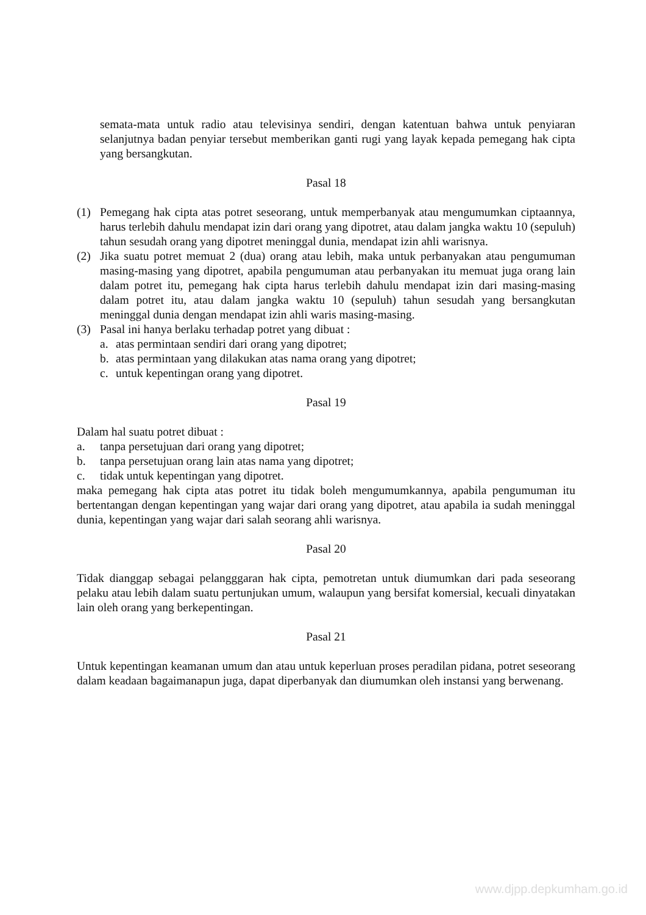semata-mata untuk radio atau televisinya sendiri, dengan katentuan bahwa untuk penyiaran selanjutnya badan penyiar tersebut memberikan ganti rugi yang layak kepada pemegang hak cipta yang bersangkutan.
Pasal 18
(1) Pemegang hak cipta atas potret seseorang, untuk memperbanyak atau mengumumkan ciptaannya, harus terlebih dahulu mendapat izin dari orang yang dipotret, atau dalam jangka waktu 10 (sepuluh) tahun sesudah orang yang dipotret meninggal dunia, mendapat izin ahli warisnya.
(2) Jika suatu potret memuat 2 (dua) orang atau lebih, maka untuk perbanyakan atau pengumuman masing-masing yang dipotret, apabila pengumuman atau perbanyakan itu memuat juga orang lain dalam potret itu, pemegang hak cipta harus terlebih dahulu mendapat izin dari masing-masing dalam potret itu, atau dalam jangka waktu 10 (sepuluh) tahun sesudah yang bersangkutan meninggal dunia dengan mendapat izin ahli waris masing-masing.
(3) Pasal ini hanya berlaku terhadap potret yang dibuat :
a. atas permintaan sendiri dari orang yang dipotret;
b. atas permintaan yang dilakukan atas nama orang yang dipotret;
c. untuk kepentingan orang yang dipotret.
Pasal 19
Dalam hal suatu potret dibuat :
a. tanpa persetujuan dari orang yang dipotret;
b. tanpa persetujuan orang lain atas nama yang dipotret;
c. tidak untuk kepentingan yang dipotret.
maka pemegang hak cipta atas potret itu tidak boleh mengumumkannya, apabila pengumuman itu bertentangan dengan kepentingan yang wajar dari orang yang dipotret, atau apabila ia sudah meninggal dunia, kepentingan yang wajar dari salah seorang ahli warisnya.
Pasal 20
Tidak dianggap sebagai pelangggaran hak cipta, pemotretan untuk diumumkan dari pada seseorang pelaku atau lebih dalam suatu pertunjukan umum, walaupun yang bersifat komersial, kecuali dinyatakan lain oleh orang yang berkepentingan.
Pasal 21
Untuk kepentingan keamanan umum dan atau untuk keperluan proses peradilan pidana, potret seseorang dalam keadaan bagaimanapun juga, dapat diperbanyak dan diumumkan oleh instansi yang berwenang.
www.djpp.depkumham.go.id